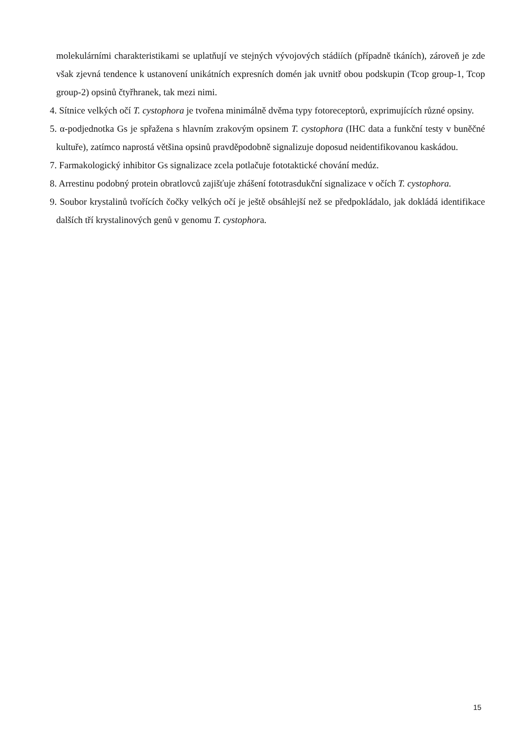molekulárními charakteristikami se uplatňují ve stejných vývojových stádiích (případně tkáních), zároveň je zde však zjevná tendence k ustanovení unikátních expresních domén jak uvnitř obou podskupin (Tcop group-1, Tcop group-2) opsinů čtyřhranek, tak mezi nimi.
4. Sítnice velkých očí T. cystophora je tvořena minimálně dvěma typy fotoreceptorů, exprimujících různé opsiny.
5. α-podjednotka Gs je spřažena s hlavním zrakovým opsinem T. cystophora (IHC data a funkční testy v buněčné kultuře), zatímco naprostá většina opsinů pravděpodobně signalizuje doposud neidentifikovanou kaskádou.
7. Farmakologický inhibitor Gs signalizace zcela potlačuje fototaktické chování medúz.
8. Arrestinu podobný protein obratlovců zajišťuje zhášení fototrasdukční signalizace v očích T. cystophora.
9. Soubor krystalinů tvořících čočky velkých očí je ještě obsáhlejší než se předpokládalo, jak dokládá identifikace dalších tří krystalinových genů v genomu T. cystophora.
15